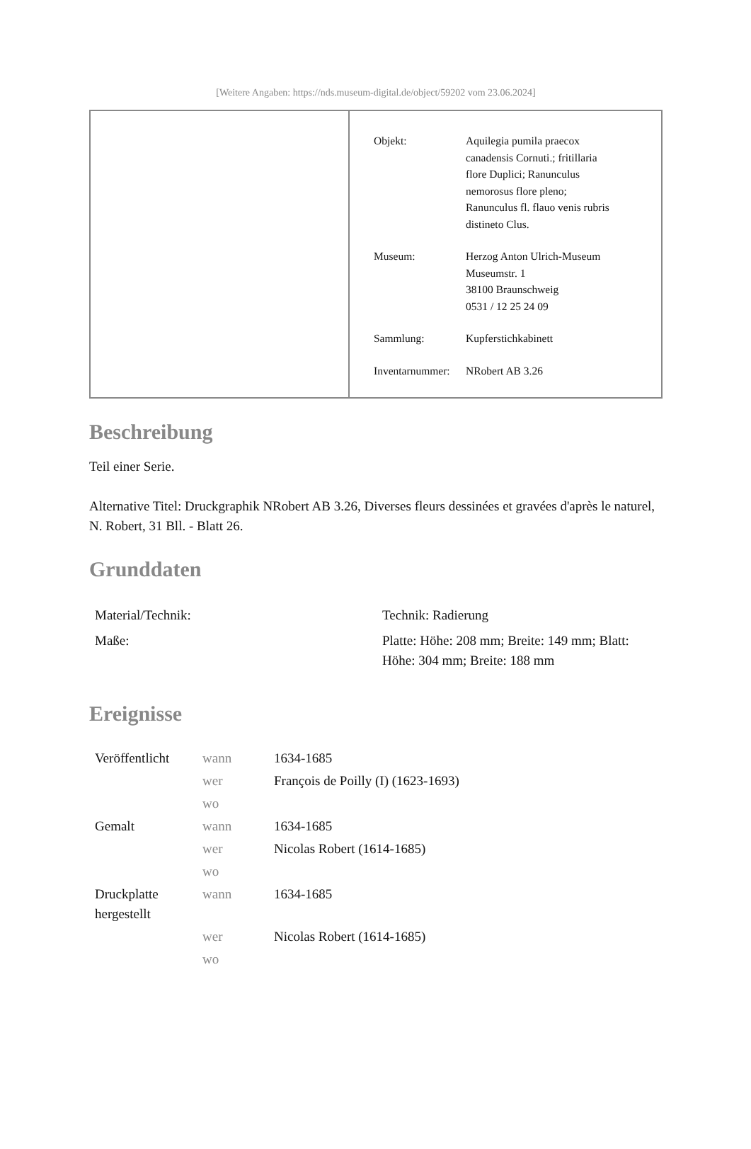[Weitere Angaben: https://nds.museum-digital.de/object/59202 vom 23.06.2024]
| Objekt: | Aquilegia pumila praecox canadensis Cornuti.; fritillaria flore Duplici; Ranunculus nemorosus flore pleno; Ranunculus fl. flauo venis rubris distineto Clus. |
| Museum: | Herzog Anton Ulrich-Museum Museumstr. 1 38100 Braunschweig 0531 / 12 25 24 09 |
| Sammlung: | Kupferstichkabinett |
| Inventarnummer: | NRobert AB 3.26 |
Beschreibung
Teil einer Serie.
Alternative Titel: Druckgraphik NRobert AB 3.26, Diverses fleurs dessinées et gravées d'après le naturel, N. Robert, 31 Bll. - Blatt 26.
Grunddaten
| Material/Technik: | Technik: Radierung |
| Maße: | Platte: Höhe: 208 mm; Breite: 149 mm; Blatt: Höhe: 304 mm; Breite: 188 mm |
Ereignisse
| Veröffentlicht | wann | 1634-1685 |
| | wer | François de Poilly (I) (1623-1693) |
| | wo | |
| Gemalt | wann | 1634-1685 |
| | wer | Nicolas Robert (1614-1685) |
| | wo | |
| Druckplatte hergestellt | wann | 1634-1685 |
| | wer | Nicolas Robert (1614-1685) |
| | wo | |